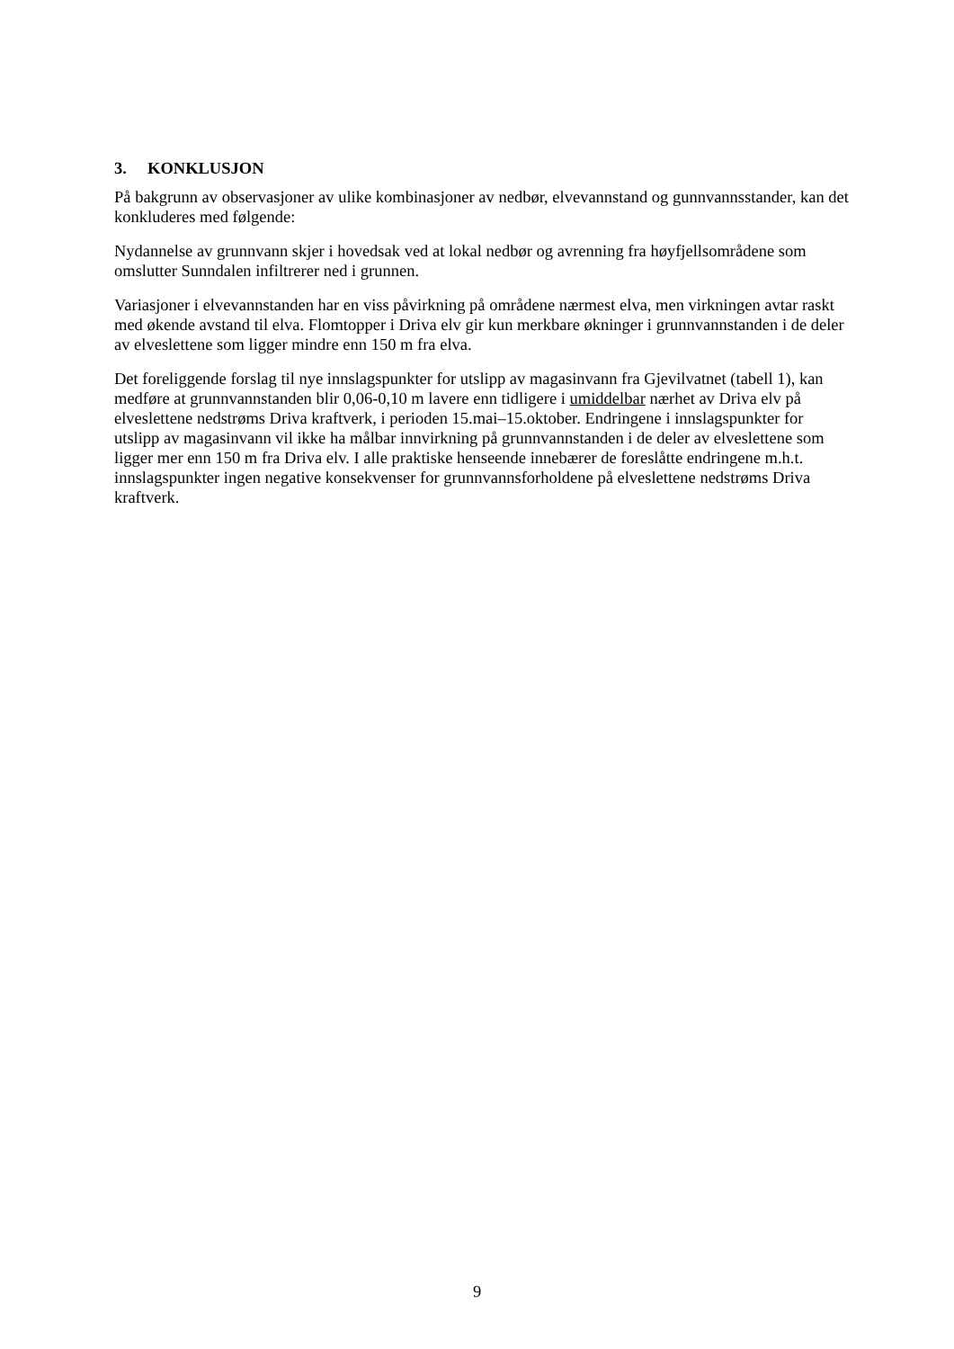3. KONKLUSJON
På bakgrunn av observasjoner av ulike kombinasjoner av nedbør, elvevannstand og gunnvannsstander, kan det konkluderes med følgende:
Nydannelse av grunnvann skjer i hovedsak ved at lokal nedbør og avrenning fra høyfjellsområdene som omslutter Sunndalen infiltrerer ned i grunnen.
Variasjoner i elvevannstanden har en viss påvirkning på områdene nærmest elva, men virkningen avtar raskt med økende avstand til elva. Flomtopper i Driva elv gir kun merkbare økninger i grunnvannstanden i de deler av elveslettene som ligger mindre enn 150 m fra elva.
Det foreliggende forslag til nye innslagspunkter for utslipp av magasinvann fra Gjevilvatnet (tabell 1), kan medføre at grunnvannstanden blir 0,06-0,10 m lavere enn tidligere i umiddelbar nærhet av Driva elv på elveslettene nedstrøms Driva kraftverk, i perioden 15.mai–15.oktober. Endringene i innslagspunkter for utslipp av magasinvann vil ikke ha målbar innvirkning på grunnvannstanden i de deler av elveslettene som ligger mer enn 150 m fra Driva elv. I alle praktiske henseende innebærer de foreslåtte endringene m.h.t. innslagspunkter ingen negative konsekvenser for grunnvannsforholdene på elveslettene nedstrøms Driva kraftverk.
9